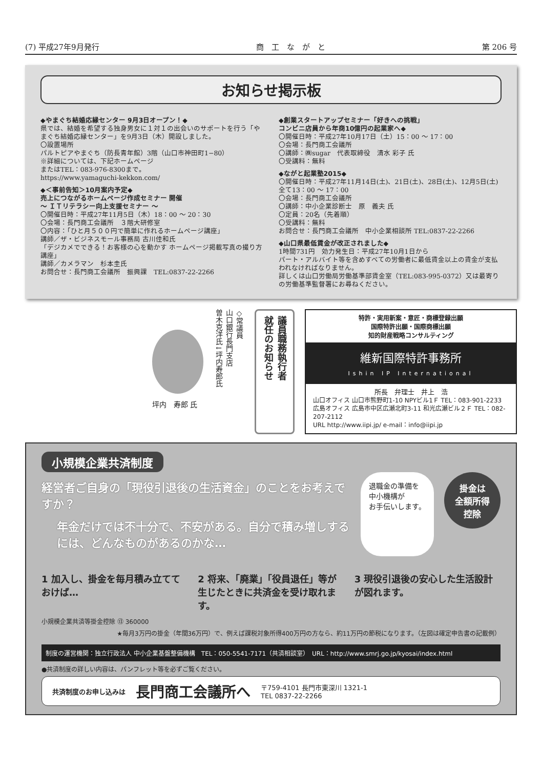(7) 平成27年9月発行 商　工　な　が　と 第 206 号
お知らせ掲示板
◆やまぐち結婚応縁センター 9月3日オープン！◆
県では、結婚を希望する独身男女に１対１の出会いのサポートを行う「やまぐち結婚応縁センター」を9月3日（木）開設しました。
〇設置場所
パルトピアやまぐち（防長青年館）3階（山口市神田町1−80）
※詳細については、下記ホームページ
またはTEL：083-976-8300まで。
https://www.yamaguchi-kekkon.com/
◆＜事前告知＞10月案内予定◆
売上につながるホームページ作成セミナー 開催
～ ＩＴリテラシー向上支援セミナー ～
〇開催日時：平成27年11月5日（木）18：00 ～ 20：30
〇会場：長門商工会議所　３階大研修室
〇内容：「ひと月５００円で簡単に作れるホームページ講座」
講師／ザ・ビジネスモール事務局 古川佳和氏
「デジカメでできる！お客様の心を動かす ホームページ掲載写真の撮り方講座」
講師／カメラマン　杉本圭氏
お問合せ：長門商工会議所　振興課　TEL:0837-22-2266
◆創業スタートアップセミナー「好きへの挑戦」
コンビニ店員から年商10億円の起業家へ◆
〇開催日時：平成27年10月17日（土）15：00 ～ 17：00
〇会場：長門商工会議所
〇講師：㈱sugar　代表取締役　清水 彩子 氏
〇受講料：無料
◆ながと起業塾2015◆
〇開催日時：平成27年11月14日(土)、21日(土)、28日(土)、12月5日(土) 全て13：00 ～ 17：00
〇会場：長門商工会議所
〇講師：中小企業診断士　原　義夫 氏
〇定員：20名（先着順）
〇受講料：無料
お問合せ：長門商工会議所　中小企業相談所 TEL:0837-22-2266
◆山口県最低賃金が改正されました◆
1時間731円　効力発生日：平成27年10月1日から
パート・アルバイト等を含めすべての労働者に最低賃金以上の賃金が支払われなければなりません。
詳しくは山口労働局労働基準部賃金室（TEL:083-995-0372）又は最寄りの労働基準監督署にお尋ねください。
坪内　寿郎 氏
◇常議員
山口銀行長門支店
曽木克洋氏↓坪内寿郎氏
議員職務執行者
就任のお知らせ
特許・実用新案・意匠・商標登録出願
国際特許出願・国際商標出願
知的財産戦略コンサルティング
維新国際特許事務所
Ishin IP International
所長　弁理士　井上　浩
山口オフィス 山口市熊野町1-10 NPYビル1Ｆ TEL：083-901-2233
広島オフィス 広島市中区広瀬北町3-11 和光広瀬ビル２Ｆ TEL：082-207-2112
URL http://www.iipi.jp/ e-mail：info@iipi.jp
小規模企業共済制度
経営者ご自身の「現役引退後の生活資金」のことをお考えですか？
年金だけでは不十分で、不安がある。自分で積み増しするには、どんなものがあるのかな…
退職金の準備を
中小機構が
お手伝いします。
掛金は
全額所得
控除
1 加入し、掛金を毎月積み立てておけば…
2 将来、「廃業」「役員退任」等が生じたときに共済金を受け取れます。
3 現役引退後の安心した生活設計が図れます。
小規模企業共済等掛金控除 ⑬ 360000
★毎月3万円の掛金（年間36万円）で、例えば課税対象所得400万円の方なら、約11万円の節税になります。（左図は確定申告書の記載例）
制度の運営機関：独立行政法人 中小企業基盤整備機構　TEL：050-5541-7171（共済相談室）　URL：http://www.smrj.go.jp/kyosai/index.html
●共済制度の詳しい内容は、パンフレット等を必ずご覧ください。
共済制度のお申し込みは 長門商工会議所へ 〒759-4101 長門市東深川 1321-1
TEL 0837-22-2266